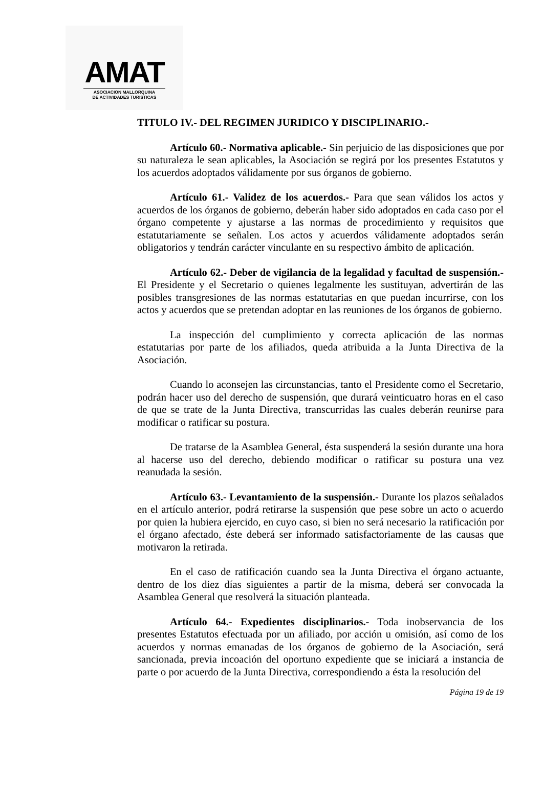AMAT
ASOCIACION MALLORQUINA
DE ACTIVIDADES TURISTICAS
TITULO IV.- DEL REGIMEN JURIDICO Y DISCIPLINARIO.-
Artículo 60.- Normativa aplicable.- Sin perjuicio de las disposiciones que por su naturaleza le sean aplicables, la Asociación se regirá por los presentes Estatutos y los acuerdos adoptados válidamente por sus órganos de gobierno.
Artículo 61.- Validez de los acuerdos.- Para que sean válidos los actos y acuerdos de los órganos de gobierno, deberán haber sido adoptados en cada caso por el órgano competente y ajustarse a las normas de procedimiento y requisitos que estatutariamente se señalen. Los actos y acuerdos válidamente adoptados serán obligatorios y tendrán carácter vinculante en su respectivo ámbito de aplicación.
Artículo 62.- Deber de vigilancia de la legalidad y facultad de suspensión.- El Presidente y el Secretario o quienes legalmente les sustituyan, advertirán de las posibles transgresiones de las normas estatutarias en que puedan incurrirse, con los actos y acuerdos que se pretendan adoptar en las reuniones de los órganos de gobierno.
La inspección del cumplimiento y correcta aplicación de las normas estatutarias por parte de los afiliados, queda atribuida a la Junta Directiva de la Asociación.
Cuando lo aconsejen las circunstancias, tanto el Presidente como el Secretario, podrán hacer uso del derecho de suspensión, que durará veinticuatro horas en el caso de que se trate de la Junta Directiva, transcurridas las cuales deberán reunirse para modificar o ratificar su postura.
De tratarse de la Asamblea General, ésta suspenderá la sesión durante una hora al hacerse uso del derecho, debiendo modificar o ratificar su postura una vez reanudada la sesión.
Artículo 63.- Levantamiento de la suspensión.- Durante los plazos señalados en el artículo anterior, podrá retirarse la suspensión que pese sobre un acto o acuerdo por quien la hubiera ejercido, en cuyo caso, si bien no será necesario la ratificación por el órgano afectado, éste deberá ser informado satisfactoriamente de las causas que motivaron la retirada.
En el caso de ratificación cuando sea la Junta Directiva el órgano actuante, dentro de los diez días siguientes a partir de la misma, deberá ser convocada la Asamblea General que resolverá la situación planteada.
Artículo 64.- Expedientes disciplinarios.- Toda inobservancia de los presentes Estatutos efectuada por un afiliado, por acción u omisión, así como de los acuerdos y normas emanadas de los órganos de gobierno de la Asociación, será sancionada, previa incoación del oportuno expediente que se iniciará a instancia de parte o por acuerdo de la Junta Directiva, correspondiendo a ésta la resolución del
Página 19 de 19